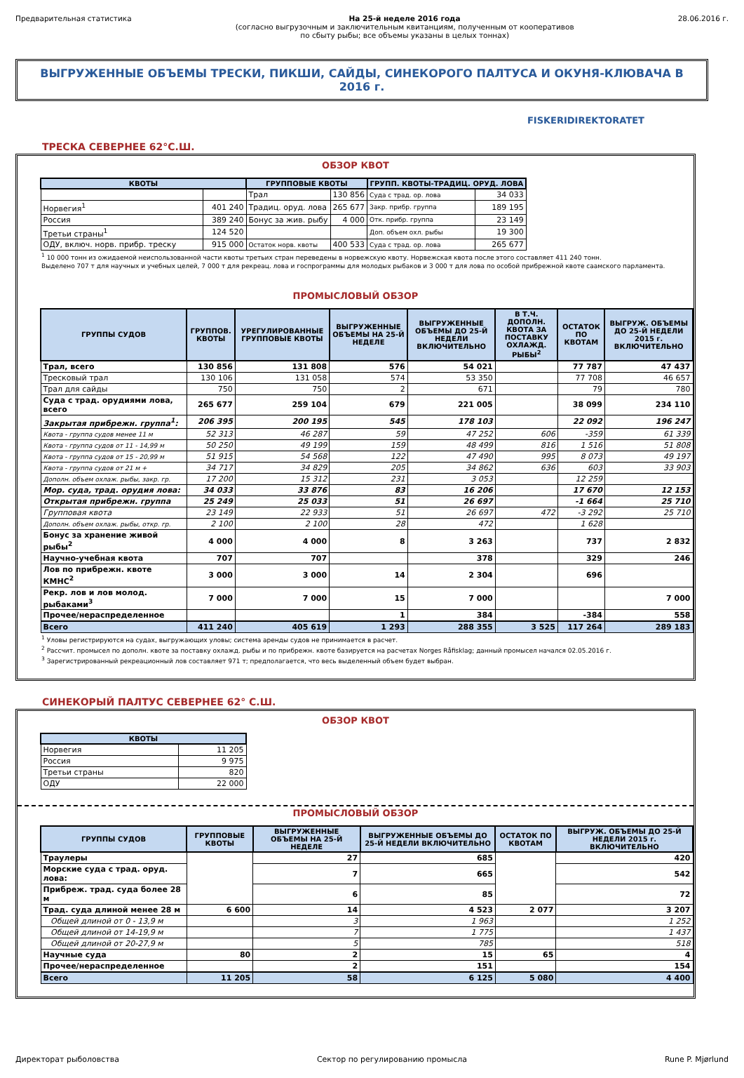Предварительная статистика На 25-й неделе 2016 года
(согласно выгрузочным и заключительным квитанциям, полученным от кооперативов
по сбыту рыбы; все объемы указаны в целых тоннах)
28.06.2016 г.
ВЫГРУЖЕННЫЕ ОБЪЕМЫ ТРЕСКИ, ПИКШИ, САЙДЫ, СИНЕКОРОГО ПАЛТУСА И ОКУНЯ-КЛЮВАЧА В 2016 г.
FISKERIDIREKTORATET
ТРЕСКА СЕВЕРНЕЕ 62°С.Ш.
ОБЗОР КВОТ
| КВОТЫ | | ГРУППОВЫЕ КВОТЫ | | ГРУПП. КВОТЫ-ТРАДИЦ. ОРУД. ЛОВА | |
| --- | --- | --- | --- | --- | --- |
| | | Трал | 130 856 | Суда с трад. ор. лова | 34 033 |
| Норвегия<sup>1</sup> | 401 240 | Традиц. оруд. лова | 265 677 | Закр. прибр. группа | 189 195 |
| Россия | 389 240 | Бонус за жив. рыбу | 4 000 | Отк. прибр. группа | 23 149 |
| Третьи страны<sup>1</sup> | 124 520 | | | Доп. объем охл. рыбы | 19 300 |
| ОДУ, включ. норв. прибр. треску | 915 000 | Остаток норв. квоты | 400 533 | Суда с трад. ор. лова | 265 677 |
<sup>1</sup> 10 000 тонн из ожидаемой неиспользованной части квоты третьих стран переведены в норвежскую квоту. Норвежская квота после этого составляет 411 240 тонн.
Выделено 707 т для научных и учебных целей, 7 000 т для рекреац. лова и госпрограммы для молодых рыбаков и 3 000 т для лова по особой прибрежной квоте саамского парламента.
ПРОМЫСЛОВЫЙ ОБЗОР
| ГРУППЫ СУДОВ | ГРУППОВ. КВОТЫ | УРЕГУЛИРОВАННЫЕ ГРУППОВЫЕ КВОТЫ | ВЫГРУЖЕННЫЕ ОБЪЕМЫ НА 25-Й НЕДЕЛЕ | ВЫГРУЖЕННЫЕ ОБЪЕМЫ ДО 25-Й НЕДЕЛИ ВКЛЮЧИТЕЛЬНО | В Т.Ч. ДОПОЛН. КВОТА ЗА ПОСТАВКУ ОХЛАЖД. РЫБЫ<sup>2</sup> | ОСТАТОК ПО КВОТАМ | ВЫГРУЖ. ОБЪЕМЫ ДО 25-Й НЕДЕЛИ 2015 г. ВКЛЮЧИТЕЛЬНО |
| --- | --- | --- | --- | --- | --- | --- | --- |
| Трал, всего | 130 856 | 131 808 | 576 | 54 021 | | 77 787 | 47 437 |
| Тресковый трал | 130 106 | 131 058 | 574 | 53 350 | | 77 708 | 46 657 |
| Трал для сайды | 750 | 750 | 2 | 671 | | 79 | 780 |
| Суда с трад. орудиями лова, всего | 265 677 | 259 104 | 679 | 221 005 | | 38 099 | 234 110 |
| Закрытая прибрежн. группа<sup>1</sup>: | 206 395 | 200 195 | 545 | 178 103 | | 22 092 | 196 247 |
| Квота - группа судов менее 11 м | 52 313 | 46 287 | 59 | 47 252 | 606 | -359 | 61 339 |
| Квота - группа судов от 11 - 14,99 м | 50 250 | 49 199 | 159 | 48 499 | 816 | 1 516 | 51 808 |
| Квота - группа судов от 15 - 20,99 м | 51 915 | 54 568 | 122 | 47 490 | 995 | 8 073 | 49 197 |
| Квота - группа судов от 21 м + | 34 717 | 34 829 | 205 | 34 862 | 636 | 603 | 33 903 |
| Дополн. объем охлаж. рыбы, закр. гр. | 17 200 | 15 312 | 231 | 3 053 | | 12 259 | |
| Мор. суда, трад. орудия лова: | 34 033 | 33 876 | 83 | 16 206 | | 17 670 | 12 153 |
| Открытая прибрежн. группа | 25 249 | 25 033 | 51 | 26 697 | | -1 664 | 25 710 |
| Групповая квота | 23 149 | 22 933 | 51 | 26 697 | 472 | -3 292 | 25 710 |
| Дополн. объем охлаж. рыбы, откр. гр. | 2 100 | 2 100 | 28 | 472 | | 1 628 | |
| Бонус за хранение живой рыбы<sup>2</sup> | 4 000 | 4 000 | 8 | 3 263 | | 737 | 2 832 |
| Научно-учебная квота | 707 | 707 | | 378 | | 329 | 246 |
| Лов по прибрежн. квоте КМНС<sup>2</sup> | 3 000 | 3 000 | 14 | 2 304 | | 696 | |
| Рекр. лов и лов молод. рыбаками<sup>3</sup> | 7 000 | 7 000 | 15 | 7 000 | | | 7 000 |
| Прочее/нераспределенное | | | 1 | 384 | | -384 | 558 |
| Всего | 411 240 | 405 619 | 1 293 | 288 355 | 3 525 | 117 264 | 289 183 |
<sup>1</sup> Уловы регистрируются на судах, выгружающих уловы; система аренды судов не принимается в расчет.
<sup>2</sup> Рассчит. промысел по дополн. квоте за поставку охлажд. рыбы и по прибрежн. квоте базируется на расчетах Norges Råfisklag; данный промысел начался 02.05.2016 г.
<sup>3</sup> Зарегистрированный рекреационный лов составляет 971 т; предполагается, что весь выделенный объем будет выбран.
СИНЕКОРЫЙ ПАЛТУС СЕВЕРНЕЕ 62° С.Ш.
ОБЗОР КВОТ
| КВОТЫ | |
| --- | --- |
| Норвегия | 11 205 |
| Россия | 9 975 |
| Третьи страны | 820 |
| ОДУ | 22 000 |
ПРОМЫСЛОВЫЙ ОБЗОР
| ГРУППЫ СУДОВ | ГРУППОВЫЕ КВОТЫ | ВЫГРУЖЕННЫЕ ОБЪЕМЫ НА 25-Й НЕДЕЛЕ | ВЫГРУЖЕННЫЕ ОБЪЕМЫ ДО 25-Й НЕДЕЛИ ВКЛЮЧИТЕЛЬНО | ОСТАТОК ПО КВОТАМ | ВЫГРУЖ. ОБЪЕМЫ ДО 25-Й НЕДЕЛИ 2015 г. ВКЛЮЧИТЕЛЬНО |
| --- | --- | --- | --- | --- | --- |
| Траулеры | | 27 | 685 | | 420 |
| Морские суда с трад. оруд. лова: | | 7 | 665 | | 542 |
| Прибреж. трад. суда более 28 м | | 6 | 85 | | 72 |
| Трад. суда длиной менее 28 м | 6 600 | 14 | 4 523 | 2 077 | 3 207 |
| Общей длиной от 0 - 13,9 м | | 3 | 1 963 | | 1 252 |
| Общей длиной от 14-19,9 м | | 7 | 1 775 | | 1 437 |
| Общей длиной от 20-27,9 м | | 5 | 785 | | 518 |
| Научные суда | 80 | 2 | 15 | 65 | 4 |
| Прочее/нераспределенное | | 2 | 151 | | 154 |
| Всего | 11 205 | 58 | 6 125 | 5 080 | 4 400 |
Директорат рыболовства Сектор по регулированию промысла
Rune P. Mjørlund